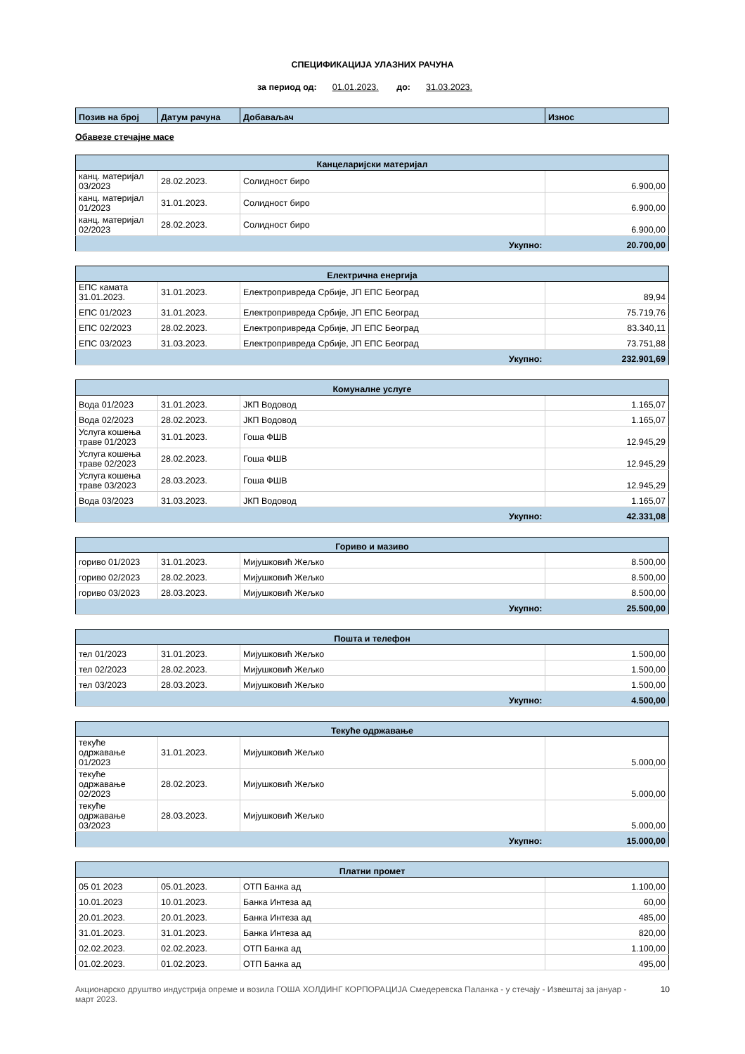СПЕЦИФИКАЦИЈА УЛАЗНИХ РАЧУНА
за период од: 01.01.2023. до: 31.03.2023.
| Позив на број | Датум рачуна | Добаваљач | Износ |
| --- | --- | --- | --- |
Обавезе стечајне масе
| Канцеларијски материјал | | | |
| канц. материјал 03/2023 | 28.02.2023. | Солидност биро | 6.900,00 |
| канц. материјал 01/2023 | 31.01.2023. | Солидност биро | 6.900,00 |
| канц. материјал 02/2023 | 28.02.2023. | Солидност биро | 6.900,00 |
| Укупно: | | | 20.700,00 |
| Електрична енергија | | | |
| ЕПС камата 31.01.2023. | 31.01.2023. | Електропривреда Србије, ЈП ЕПС Београд | 89,94 |
| ЕПС 01/2023 | 31.01.2023. | Електропривреда Србије, ЈП ЕПС Београд | 75.719,76 |
| ЕПС 02/2023 | 28.02.2023. | Електропривреда Србије, ЈП ЕПС Београд | 83.340,11 |
| ЕПС 03/2023 | 31.03.2023. | Електропривреда Србије, ЈП ЕПС Београд | 73.751,88 |
| Укупно: | | | 232.901,69 |
| Комуналне услуге | | | |
| Вода 01/2023 | 31.01.2023. | ЈКП Водовод | 1.165,07 |
| Вода 02/2023 | 28.02.2023. | ЈКП Водовод | 1.165,07 |
| Услуга кошења траве 01/2023 | 31.01.2023. | Гоша ФШВ | 12.945,29 |
| Услуга кошења траве 02/2023 | 28.02.2023. | Гоша ФШВ | 12.945,29 |
| Услуга кошења траве 03/2023 | 28.03.2023. | Гоша ФШВ | 12.945,29 |
| Вода 03/2023 | 31.03.2023. | ЈКП Водовод | 1.165,07 |
| Укупно: | | | 42.331,08 |
| Гориво и мазиво | | | |
| гориво 01/2023 | 31.01.2023. | Мијушковић Жељко | 8.500,00 |
| гориво 02/2023 | 28.02.2023. | Мијушковић Жељко | 8.500,00 |
| гориво 03/2023 | 28.03.2023. | Мијушковић Жељко | 8.500,00 |
| Укупно: | | | 25.500,00 |
| Пошта и телефон | | | |
| тел 01/2023 | 31.01.2023. | Мијушковић Жељко | 1.500,00 |
| тел 02/2023 | 28.02.2023. | Мијушковић Жељко | 1.500,00 |
| тел 03/2023 | 28.03.2023. | Мијушковић Жељко | 1.500,00 |
| Укупно: | | | 4.500,00 |
| Текуће одржавање | | | |
| текуће одржавање 01/2023 | 31.01.2023. | Мијушковић Жељко | 5.000,00 |
| текуће одржавање 02/2023 | 28.02.2023. | Мијушковић Жељко | 5.000,00 |
| текуће одржавање 03/2023 | 28.03.2023. | Мијушковић Жељко | 5.000,00 |
| Укупно: | | | 15.000,00 |
| Платни промет | | | |
| 05 01 2023 | 05.01.2023. | ОТП Банка ад | 1.100,00 |
| 10.01.2023 | 10.01.2023. | Банка Интеза ад | 60,00 |
| 20.01.2023. | 20.01.2023. | Банка Интеза ад | 485,00 |
| 31.01.2023. | 31.01.2023. | Банка Интеза ад | 820,00 |
| 02.02.2023. | 02.02.2023. | ОТП Банка ад | 1.100,00 |
| 01.02.2023. | 01.02.2023. | ОТП Банка ад | 495,00 |
Акционарско друштво индустрија опреме и возила ГОША ХОЛДИНГ КОРПОРАЦИЈА Смедеревска Паланка - у стечају - Извештај за јануар - март 2023. 10